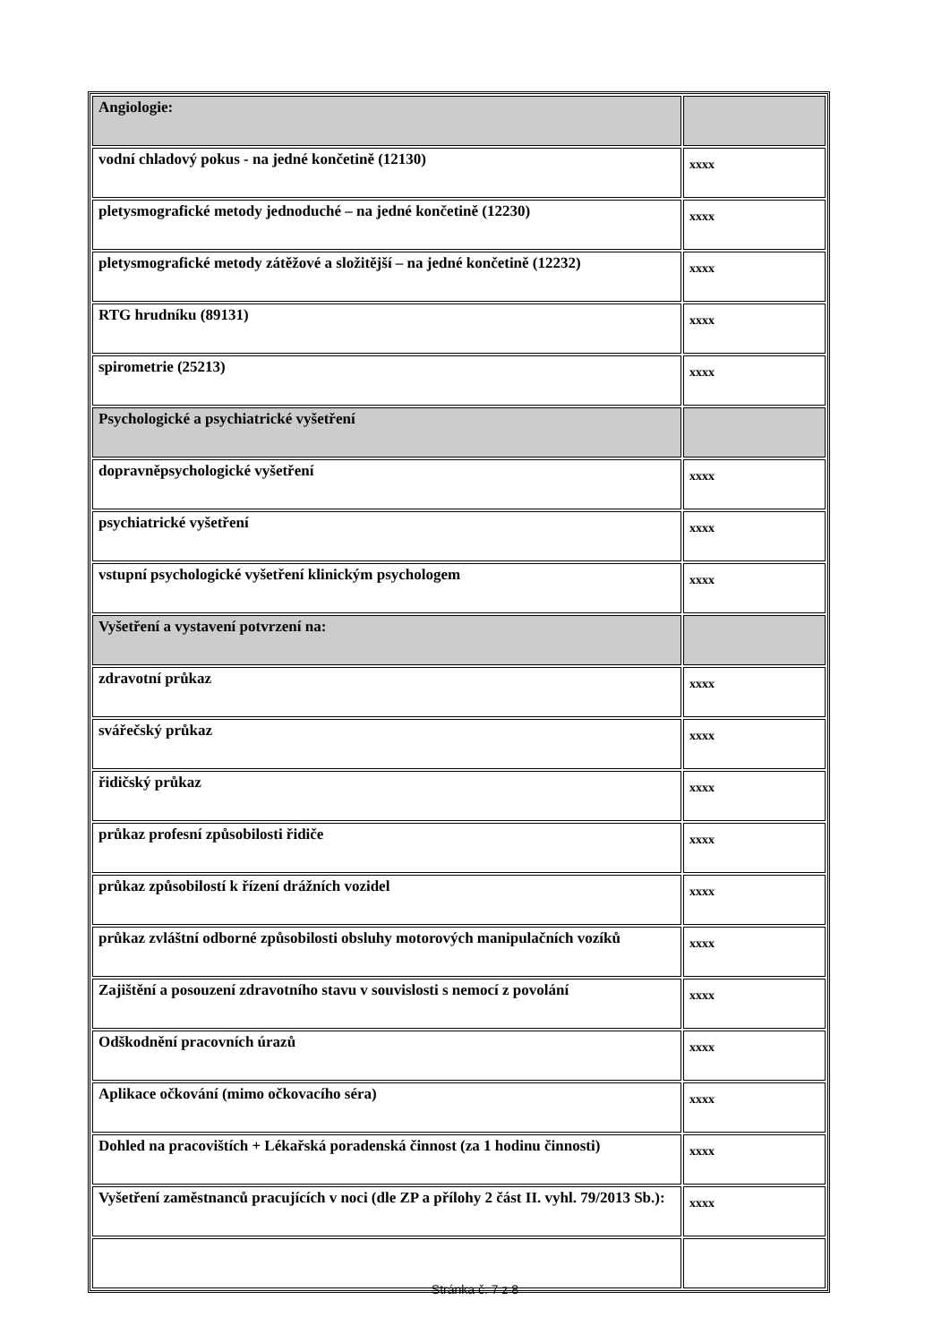| Angiologie: | |
| vodní chladový pokus - na jedné končetině (12130) | xxxx |
| pletysmografické metody jednoduché – na jedné končetině (12230) | xxxx |
| pletysmografické metody zátěžové a složitější – na jedné končetině (12232) | xxxx |
| RTG hrudníku (89131) | xxxx |
| spirometrie (25213) | xxxx |
| Psychologické a psychiatrické vyšetření | |
| dopravněpsychologické vyšetření | xxxx |
| psychiatrické vyšetření | xxxx |
| vstupní psychologické vyšetření klinickým psychologem | xxxx |
| Vyšetření a vystavení potvrzení na: | |
| zdravotní průkaz | xxxx |
| svářečský průkaz | xxxx |
| řidičský průkaz | xxxx |
| průkaz profesní způsobilosti řidiče | xxxx |
| průkaz způsobilostí k řízení drážních vozidel | xxxx |
| průkaz zvláštní odborné způsobilosti obsluhy motorových manipulačních vozíků | xxxx |
| Zajištění a posouzení zdravotního stavu v souvislosti s nemocí z povolání | xxxx |
| Odškodnění pracovních úrazů | xxxx |
| Aplikace očkování (mimo očkovacího séra) | xxxx |
| Dohled na pracovištích + Lékařská poradenská činnost (za 1 hodinu činnosti) | xxxx |
| Vyšetření zaměstnanců pracujících v noci (dle ZP a přílohy 2 část II. vyhl. 79/2013 Sb.): | xxxx |
Stránka č. 7 z 8